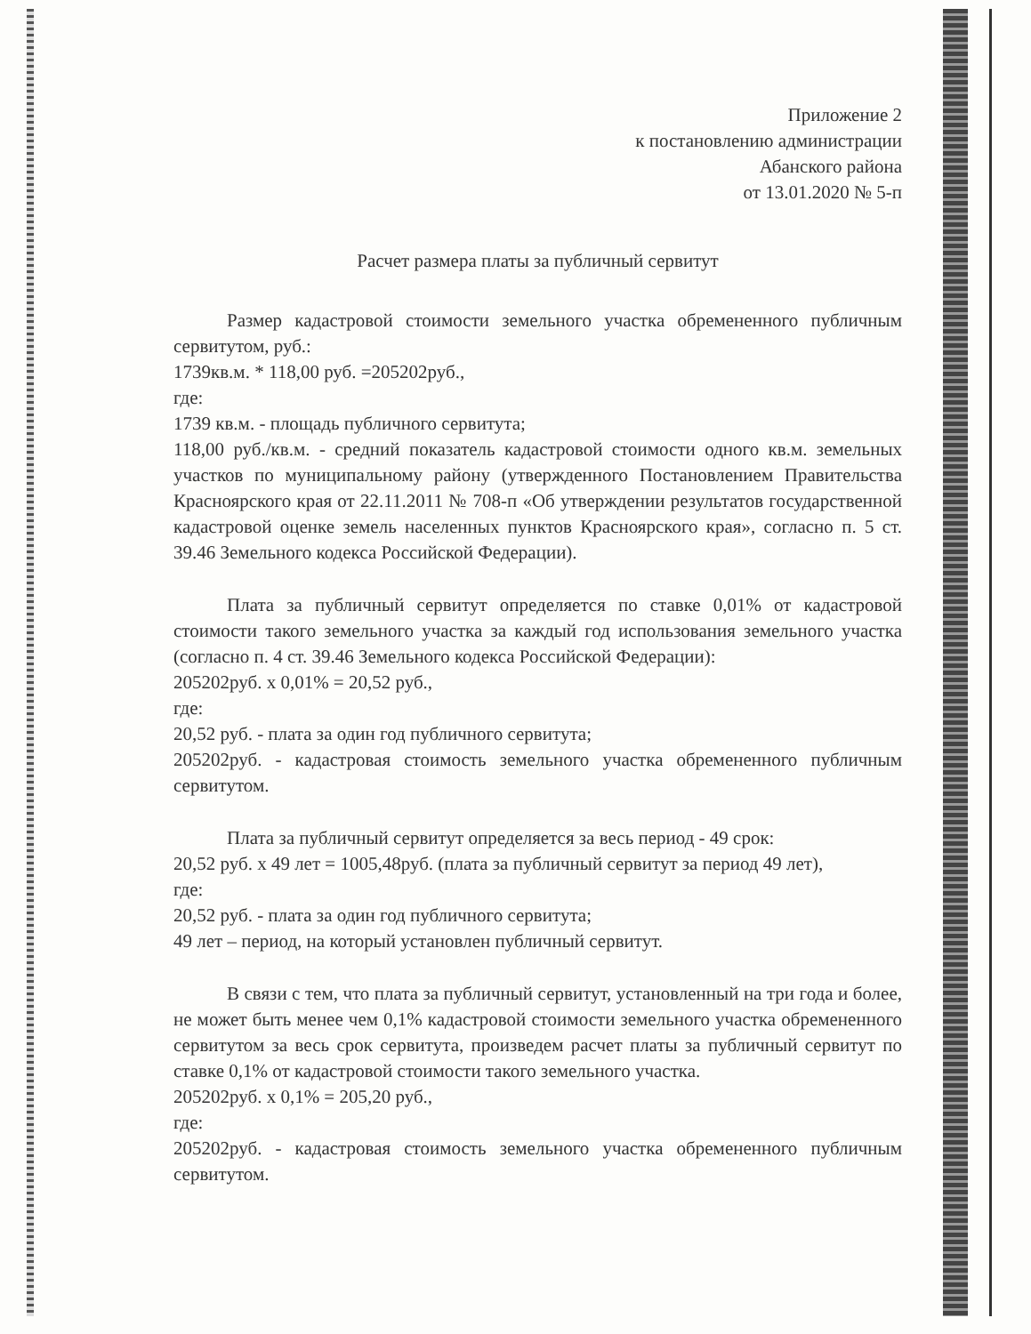Приложение 2
к постановлению администрации
Абанского района
от 13.01.2020 № 5-п
Расчет размера платы за публичный сервитут
Размер кадастровой стоимости земельного участка обремененного публичным сервитутом, руб.:
1739кв.м. * 118,00 руб. =205202руб.,
где:
1739 кв.м. - площадь публичного сервитута;
118,00 руб./кв.м. - средний показатель кадастровой стоимости одного кв.м. земельных участков по муниципальному району (утвержденного Постановлением Правительства Красноярского края от 22.11.2011 № 708-п «Об утверждении результатов государственной кадастровой оценке земель населенных пунктов Красноярского края», согласно п. 5 ст. 39.46 Земельного кодекса Российской Федерации).
Плата за публичный сервитут определяется по ставке 0,01% от кадастровой стоимости такого земельного участка за каждый год использования земельного участка (согласно п. 4 ст. 39.46 Земельного кодекса Российской Федерации):
205202руб. х 0,01% = 20,52 руб.,
где:
20,52 руб. - плата за один год публичного сервитута;
205202руб. - кадастровая стоимость земельного участка обремененного публичным сервитутом.
Плата за публичный сервитут определяется за весь период - 49 срок:
20,52 руб. х 49 лет = 1005,48руб. (плата за публичный сервитут за период 49 лет),
где:
20,52 руб. - плата за один год публичного сервитута;
49 лет – период, на который установлен публичный сервитут.
В связи с тем, что плата за публичный сервитут, установленный на три года и более, не может быть менее чем 0,1% кадастровой стоимости земельного участка обремененного сервитутом за весь срок сервитута, произведем расчет платы за публичный сервитут по ставке 0,1% от кадастровой стоимости такого земельного участка.
205202руб. х 0,1% = 205,20 руб.,
где:
205202руб. - кадастровая стоимость земельного участка обремененного публичным сервитутом.